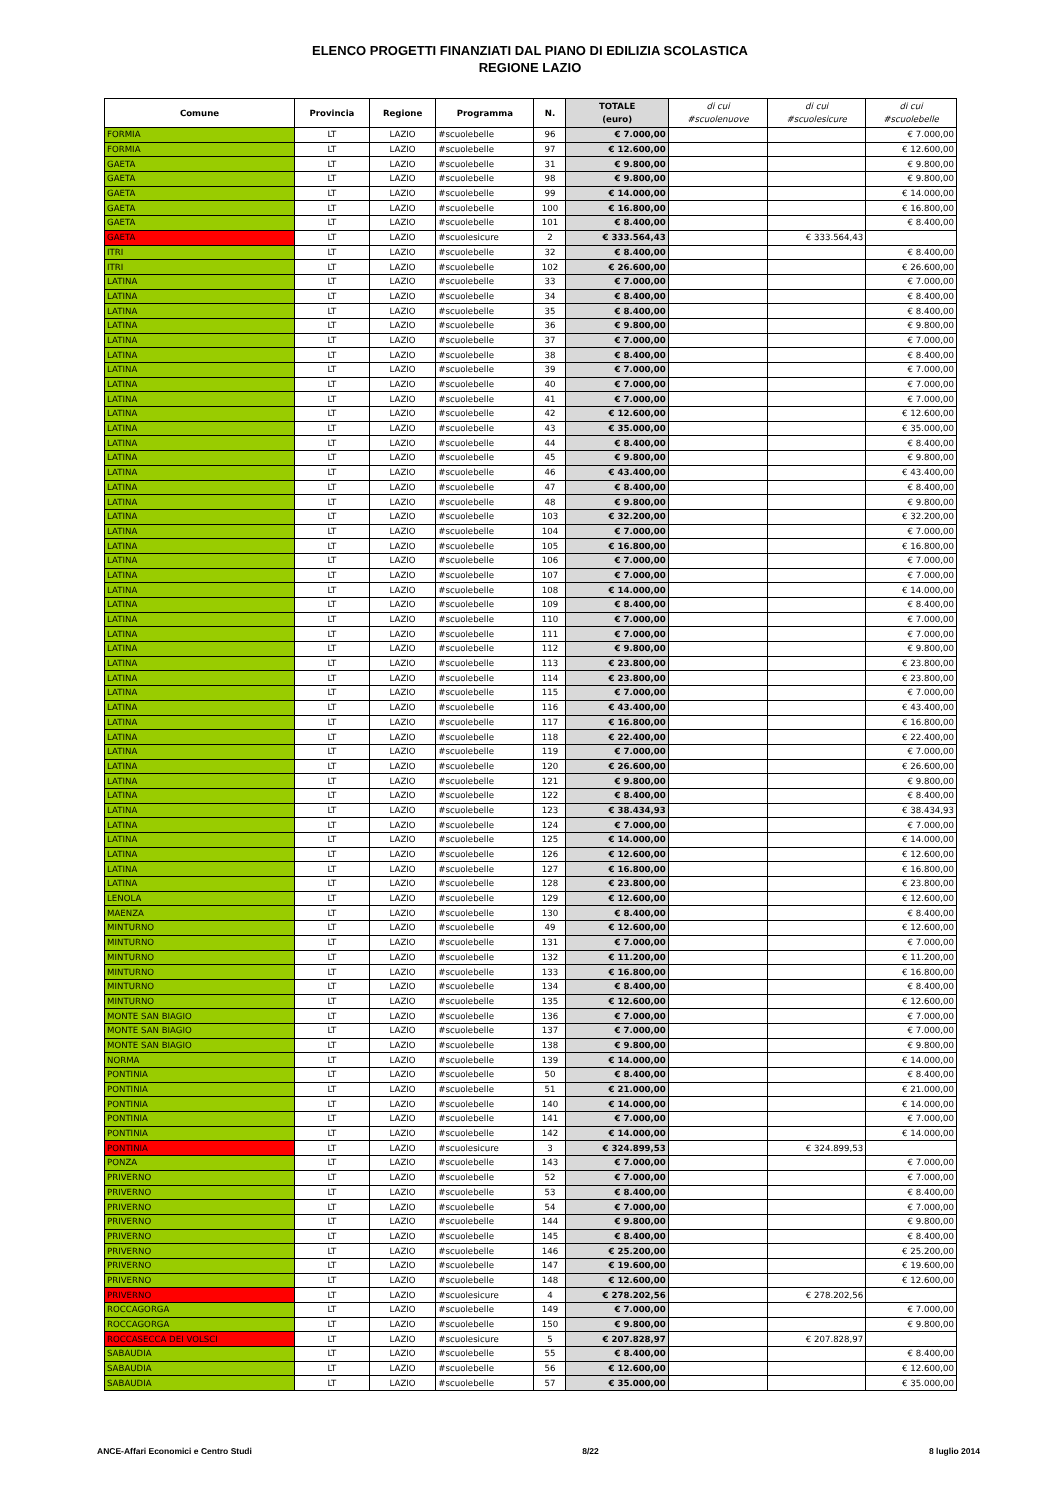ELENCO PROGETTI FINANZIATI DAL PIANO DI EDILIZIA SCOLASTICA
REGIONE LAZIO
| Comune | Provincia | Regione | Programma | N. | TOTALE (euro) | di cui #scuolenuove | di cui #scuolesicure | di cui #scuolebelle |
| --- | --- | --- | --- | --- | --- | --- | --- | --- |
| FORMIA | LT | LAZIO | #scuolebelle | 96 | € 7.000,00 | | | € 7.000,00 |
| FORMIA | LT | LAZIO | #scuolebelle | 97 | € 12.600,00 | | | € 12.600,00 |
| GAETA | LT | LAZIO | #scuolebelle | 31 | € 9.800,00 | | | € 9.800,00 |
| GAETA | LT | LAZIO | #scuolebelle | 98 | € 9.800,00 | | | € 9.800,00 |
| GAETA | LT | LAZIO | #scuolebelle | 99 | € 14.000,00 | | | € 14.000,00 |
| GAETA | LT | LAZIO | #scuolebelle | 100 | € 16.800,00 | | | € 16.800,00 |
| GAETA | LT | LAZIO | #scuolebelle | 101 | € 8.400,00 | | | € 8.400,00 |
| GAETA | LT | LAZIO | #scuolesicure | 2 | € 333.564,43 | | € 333.564,43 | |
| ITRI | LT | LAZIO | #scuolebelle | 32 | € 8.400,00 | | | € 8.400,00 |
| ITRI | LT | LAZIO | #scuolebelle | 102 | € 26.600,00 | | | € 26.600,00 |
| LATINA | LT | LAZIO | #scuolebelle | 33 | € 7.000,00 | | | € 7.000,00 |
| LATINA | LT | LAZIO | #scuolebelle | 34 | € 8.400,00 | | | € 8.400,00 |
| LATINA | LT | LAZIO | #scuolebelle | 35 | € 8.400,00 | | | € 8.400,00 |
| LATINA | LT | LAZIO | #scuolebelle | 36 | € 9.800,00 | | | € 9.800,00 |
| LATINA | LT | LAZIO | #scuolebelle | 37 | € 7.000,00 | | | € 7.000,00 |
| LATINA | LT | LAZIO | #scuolebelle | 38 | € 8.400,00 | | | € 8.400,00 |
| LATINA | LT | LAZIO | #scuolebelle | 39 | € 7.000,00 | | | € 7.000,00 |
| LATINA | LT | LAZIO | #scuolebelle | 40 | € 7.000,00 | | | € 7.000,00 |
| LATINA | LT | LAZIO | #scuolebelle | 41 | € 7.000,00 | | | € 7.000,00 |
| LATINA | LT | LAZIO | #scuolebelle | 42 | € 12.600,00 | | | € 12.600,00 |
| LATINA | LT | LAZIO | #scuolebelle | 43 | € 35.000,00 | | | € 35.000,00 |
| LATINA | LT | LAZIO | #scuolebelle | 44 | € 8.400,00 | | | € 8.400,00 |
| LATINA | LT | LAZIO | #scuolebelle | 45 | € 9.800,00 | | | € 9.800,00 |
| LATINA | LT | LAZIO | #scuolebelle | 46 | € 43.400,00 | | | € 43.400,00 |
| LATINA | LT | LAZIO | #scuolebelle | 47 | € 8.400,00 | | | € 8.400,00 |
| LATINA | LT | LAZIO | #scuolebelle | 48 | € 9.800,00 | | | € 9.800,00 |
| LATINA | LT | LAZIO | #scuolebelle | 103 | € 32.200,00 | | | € 32.200,00 |
| LATINA | LT | LAZIO | #scuolebelle | 104 | € 7.000,00 | | | € 7.000,00 |
| LATINA | LT | LAZIO | #scuolebelle | 105 | € 16.800,00 | | | € 16.800,00 |
| LATINA | LT | LAZIO | #scuolebelle | 106 | € 7.000,00 | | | € 7.000,00 |
| LATINA | LT | LAZIO | #scuolebelle | 107 | € 7.000,00 | | | € 7.000,00 |
| LATINA | LT | LAZIO | #scuolebelle | 108 | € 14.000,00 | | | € 14.000,00 |
| LATINA | LT | LAZIO | #scuolebelle | 109 | € 8.400,00 | | | € 8.400,00 |
| LATINA | LT | LAZIO | #scuolebelle | 110 | € 7.000,00 | | | € 7.000,00 |
| LATINA | LT | LAZIO | #scuolebelle | 111 | € 7.000,00 | | | € 7.000,00 |
| LATINA | LT | LAZIO | #scuolebelle | 112 | € 9.800,00 | | | € 9.800,00 |
| LATINA | LT | LAZIO | #scuolebelle | 113 | € 23.800,00 | | | € 23.800,00 |
| LATINA | LT | LAZIO | #scuolebelle | 114 | € 23.800,00 | | | € 23.800,00 |
| LATINA | LT | LAZIO | #scuolebelle | 115 | € 7.000,00 | | | € 7.000,00 |
| LATINA | LT | LAZIO | #scuolebelle | 116 | € 43.400,00 | | | € 43.400,00 |
| LATINA | LT | LAZIO | #scuolebelle | 117 | € 16.800,00 | | | € 16.800,00 |
| LATINA | LT | LAZIO | #scuolebelle | 118 | € 22.400,00 | | | € 22.400,00 |
| LATINA | LT | LAZIO | #scuolebelle | 119 | € 7.000,00 | | | € 7.000,00 |
| LATINA | LT | LAZIO | #scuolebelle | 120 | € 26.600,00 | | | € 26.600,00 |
| LATINA | LT | LAZIO | #scuolebelle | 121 | € 9.800,00 | | | € 9.800,00 |
| LATINA | LT | LAZIO | #scuolebelle | 122 | € 8.400,00 | | | € 8.400,00 |
| LATINA | LT | LAZIO | #scuolebelle | 123 | € 38.434,93 | | | € 38.434,93 |
| LATINA | LT | LAZIO | #scuolebelle | 124 | € 7.000,00 | | | € 7.000,00 |
| LATINA | LT | LAZIO | #scuolebelle | 125 | € 14.000,00 | | | € 14.000,00 |
| LATINA | LT | LAZIO | #scuolebelle | 126 | € 12.600,00 | | | € 12.600,00 |
| LATINA | LT | LAZIO | #scuolebelle | 127 | € 16.800,00 | | | € 16.800,00 |
| LATINA | LT | LAZIO | #scuolebelle | 128 | € 23.800,00 | | | € 23.800,00 |
| LENOLA | LT | LAZIO | #scuolebelle | 129 | € 12.600,00 | | | € 12.600,00 |
| MAENZA | LT | LAZIO | #scuolebelle | 130 | € 8.400,00 | | | € 8.400,00 |
| MINTURNO | LT | LAZIO | #scuolebelle | 49 | € 12.600,00 | | | € 12.600,00 |
| MINTURNO | LT | LAZIO | #scuolebelle | 131 | € 7.000,00 | | | € 7.000,00 |
| MINTURNO | LT | LAZIO | #scuolebelle | 132 | € 11.200,00 | | | € 11.200,00 |
| MINTURNO | LT | LAZIO | #scuolebelle | 133 | € 16.800,00 | | | € 16.800,00 |
| MINTURNO | LT | LAZIO | #scuolebelle | 134 | € 8.400,00 | | | € 8.400,00 |
| MINTURNO | LT | LAZIO | #scuolebelle | 135 | € 12.600,00 | | | € 12.600,00 |
| MONTE SAN BIAGIO | LT | LAZIO | #scuolebelle | 136 | € 7.000,00 | | | € 7.000,00 |
| MONTE SAN BIAGIO | LT | LAZIO | #scuolebelle | 137 | € 7.000,00 | | | € 7.000,00 |
| MONTE SAN BIAGIO | LT | LAZIO | #scuolebelle | 138 | € 9.800,00 | | | € 9.800,00 |
| NORMA | LT | LAZIO | #scuolebelle | 139 | € 14.000,00 | | | € 14.000,00 |
| PONTINIA | LT | LAZIO | #scuolebelle | 50 | € 8.400,00 | | | € 8.400,00 |
| PONTINIA | LT | LAZIO | #scuolebelle | 51 | € 21.000,00 | | | € 21.000,00 |
| PONTINIA | LT | LAZIO | #scuolebelle | 140 | € 14.000,00 | | | € 14.000,00 |
| PONTINIA | LT | LAZIO | #scuolebelle | 141 | € 7.000,00 | | | € 7.000,00 |
| PONTINIA | LT | LAZIO | #scuolebelle | 142 | € 14.000,00 | | | € 14.000,00 |
| PONTINIA | LT | LAZIO | #scuolesicure | 3 | € 324.899,53 | | € 324.899,53 | |
| PONZA | LT | LAZIO | #scuolebelle | 143 | € 7.000,00 | | | € 7.000,00 |
| PRIVERNO | LT | LAZIO | #scuolebelle | 52 | € 7.000,00 | | | € 7.000,00 |
| PRIVERNO | LT | LAZIO | #scuolebelle | 53 | € 8.400,00 | | | € 8.400,00 |
| PRIVERNO | LT | LAZIO | #scuolebelle | 54 | € 7.000,00 | | | € 7.000,00 |
| PRIVERNO | LT | LAZIO | #scuolebelle | 144 | € 9.800,00 | | | € 9.800,00 |
| PRIVERNO | LT | LAZIO | #scuolebelle | 145 | € 8.400,00 | | | € 8.400,00 |
| PRIVERNO | LT | LAZIO | #scuolebelle | 146 | € 25.200,00 | | | € 25.200,00 |
| PRIVERNO | LT | LAZIO | #scuolebelle | 147 | € 19.600,00 | | | € 19.600,00 |
| PRIVERNO | LT | LAZIO | #scuolebelle | 148 | € 12.600,00 | | | € 12.600,00 |
| PRIVERNO | LT | LAZIO | #scuolesicure | 4 | € 278.202,56 | | € 278.202,56 | |
| ROCCAGORGA | LT | LAZIO | #scuolebelle | 149 | € 7.000,00 | | | € 7.000,00 |
| ROCCAGORGA | LT | LAZIO | #scuolebelle | 150 | € 9.800,00 | | | € 9.800,00 |
| ROCCASECCA DEI VOLSCI | LT | LAZIO | #scuolesicure | 5 | € 207.828,97 | | € 207.828,97 | |
| SABAUDIA | LT | LAZIO | #scuolebelle | 55 | € 8.400,00 | | | € 8.400,00 |
| SABAUDIA | LT | LAZIO | #scuolebelle | 56 | € 12.600,00 | | | € 12.600,00 |
| SABAUDIA | LT | LAZIO | #scuolebelle | 57 | € 35.000,00 | | | € 35.000,00 |
ANCE-Affari Economici e Centro Studi 8/22 8 luglio 2014